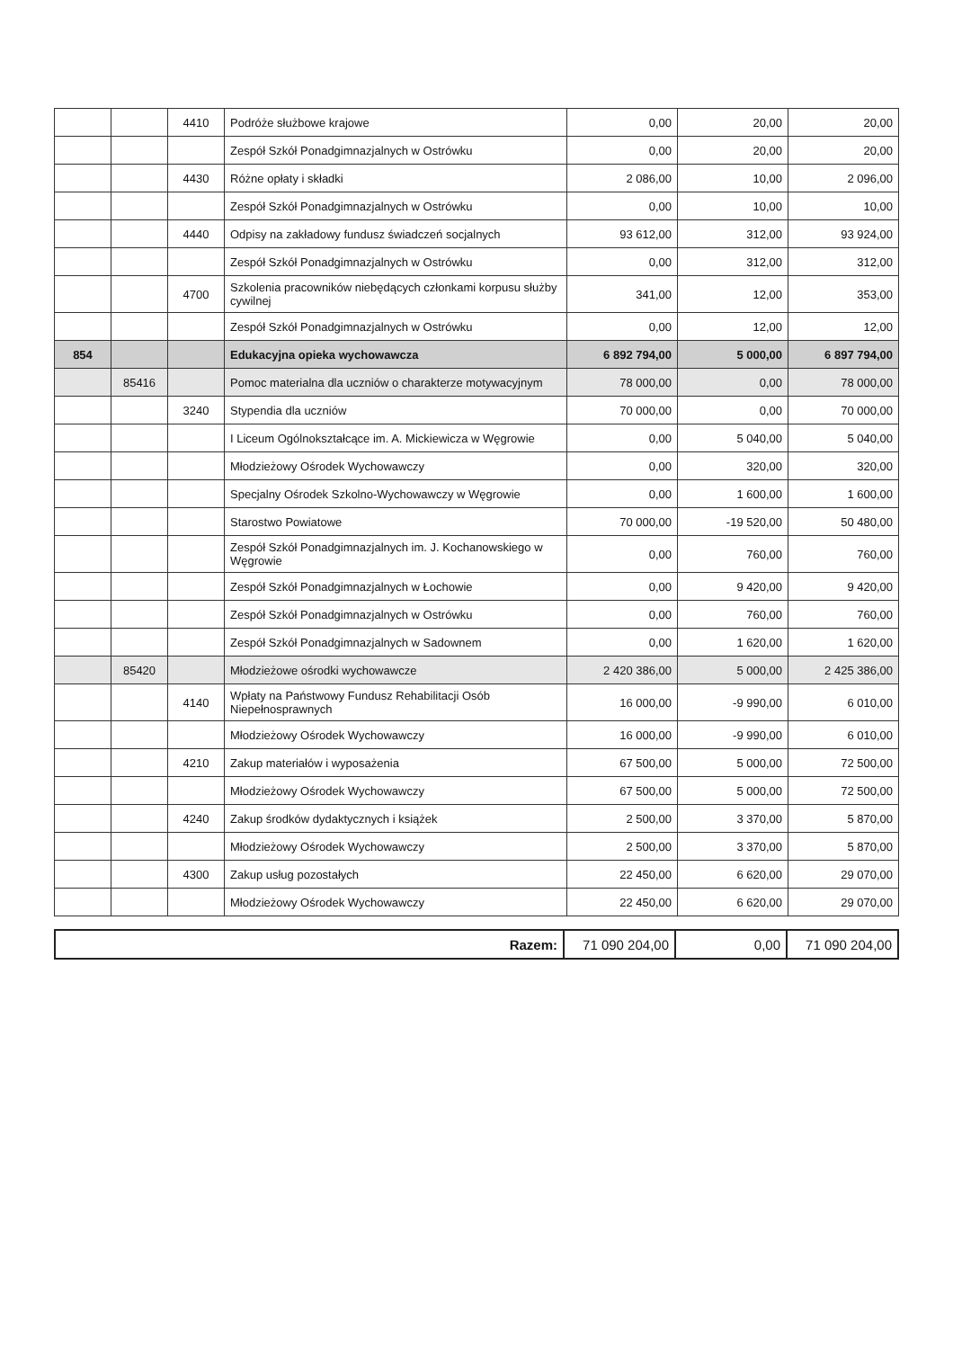| | | 4410 | Podróże służbowe krajowe | 0,00 | 20,00 | 20,00 |
| | | | Zespół Szkół Ponadgimnazjalnych w Ostrówku | 0,00 | 20,00 | 20,00 |
| | | 4430 | Różne opłaty i składki | 2 086,00 | 10,00 | 2 096,00 |
| | | | Zespół Szkół Ponadgimnazjalnych w Ostrówku | 0,00 | 10,00 | 10,00 |
| | | 4440 | Odpisy na zakładowy fundusz świadczeń socjalnych | 93 612,00 | 312,00 | 93 924,00 |
| | | | Zespół Szkół Ponadgimnazjalnych w Ostrówku | 0,00 | 312,00 | 312,00 |
| | | 4700 | Szkolenia pracowników niebędących członkami korpusu służby cywilnej | 341,00 | 12,00 | 353,00 |
| | | | Zespół Szkół Ponadgimnazjalnych w Ostrówku | 0,00 | 12,00 | 12,00 |
| 854 | | | Edukacyjna opieka wychowawcza | 6 892 794,00 | 5 000,00 | 6 897 794,00 |
| | 85416 | | Pomoc materialna dla uczniów o charakterze motywacyjnym | 78 000,00 | 0,00 | 78 000,00 |
| | | 3240 | Stypendia dla uczniów | 70 000,00 | 0,00 | 70 000,00 |
| | | | I Liceum Ogólnokształcące im. A. Mickiewicza w Węgrowie | 0,00 | 5 040,00 | 5 040,00 |
| | | | Młodzieżowy Ośrodek Wychowawczy | 0,00 | 320,00 | 320,00 |
| | | | Specjalny Ośrodek Szkolno-Wychowawczy w Węgrowie | 0,00 | 1 600,00 | 1 600,00 |
| | | | Starostwo Powiatowe | 70 000,00 | -19 520,00 | 50 480,00 |
| | | | Zespół Szkół Ponadgimnazjalnych im. J. Kochanowskiego w Węgrowie | 0,00 | 760,00 | 760,00 |
| | | | Zespół Szkół Ponadgimnazjalnych w Łochowie | 0,00 | 9 420,00 | 9 420,00 |
| | | | Zespół Szkół Ponadgimnazjalnych w Ostrówku | 0,00 | 760,00 | 760,00 |
| | | | Zespół Szkół Ponadgimnazjalnych w Sadownem | 0,00 | 1 620,00 | 1 620,00 |
| | 85420 | | Młodzieżowe ośrodki wychowawcze | 2 420 386,00 | 5 000,00 | 2 425 386,00 |
| | | 4140 | Wpłaty na Państwowy Fundusz Rehabilitacji Osób Niepełnosprawnych | 16 000,00 | -9 990,00 | 6 010,00 |
| | | | Młodzieżowy Ośrodek Wychowawczy | 16 000,00 | -9 990,00 | 6 010,00 |
| | | 4210 | Zakup materiałów i wyposażenia | 67 500,00 | 5 000,00 | 72 500,00 |
| | | | Młodzieżowy Ośrodek Wychowawczy | 67 500,00 | 5 000,00 | 72 500,00 |
| | | 4240 | Zakup środków dydaktycznych i książek | 2 500,00 | 3 370,00 | 5 870,00 |
| | | | Młodzieżowy Ośrodek Wychowawczy | 2 500,00 | 3 370,00 | 5 870,00 |
| | | 4300 | Zakup usług pozostałych | 22 450,00 | 6 620,00 | 29 070,00 |
| | | | Młodzieżowy Ośrodek Wychowawczy | 22 450,00 | 6 620,00 | 29 070,00 |
| Razem: | 71 090 204,00 | 0,00 | 71 090 204,00 |